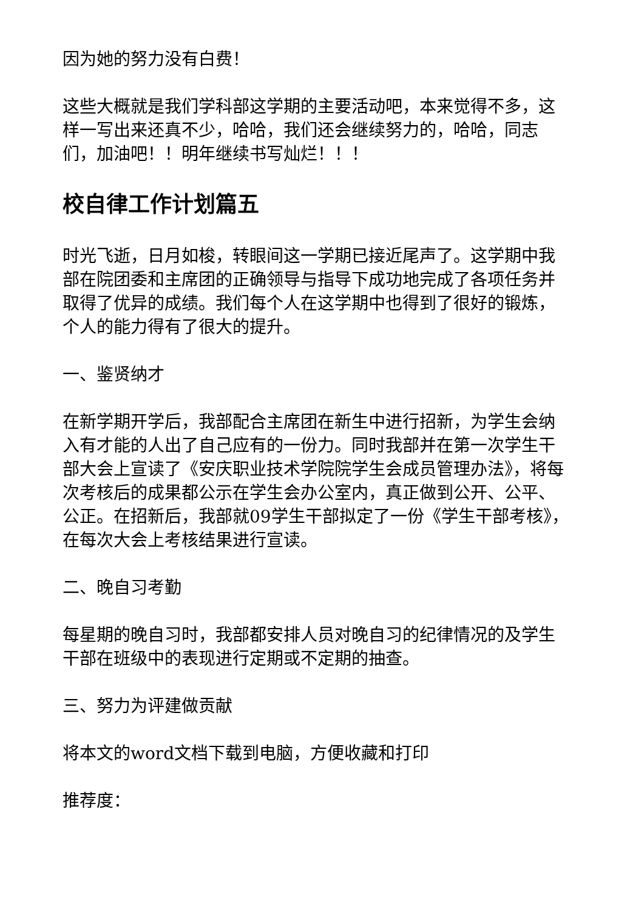因为她的努力没有白费！
这些大概就是我们学科部这学期的主要活动吧，本来觉得不多，这样一写出来还真不少，哈哈，我们还会继续努力的，哈哈，同志们，加油吧！！明年继续书写灿烂！！！
校自律工作计划篇五
时光飞逝，日月如梭，转眼间这一学期已接近尾声了。这学期中我部在院团委和主席团的正确领导与指导下成功地完成了各项任务并取得了优异的成绩。我们每个人在这学期中也得到了很好的锻炼，个人的能力得有了很大的提升。
一、鉴贤纳才
在新学期开学后，我部配合主席团在新生中进行招新，为学生会纳入有才能的人出了自己应有的一份力。同时我部并在第一次学生干部大会上宣读了《安庆职业技术学院院学生会成员管理办法》，将每次考核后的成果都公示在学生会办公室内，真正做到公开、公平、公正。在招新后，我部就09学生干部拟定了一份《学生干部考核》，在每次大会上考核结果进行宣读。
二、晚自习考勤
每星期的晚自习时，我部都安排人员对晚自习的纪律情况的及学生干部在班级中的表现进行定期或不定期的抽查。
三、努力为评建做贡献
将本文的word文档下载到电脑，方便收藏和打印
推荐度：